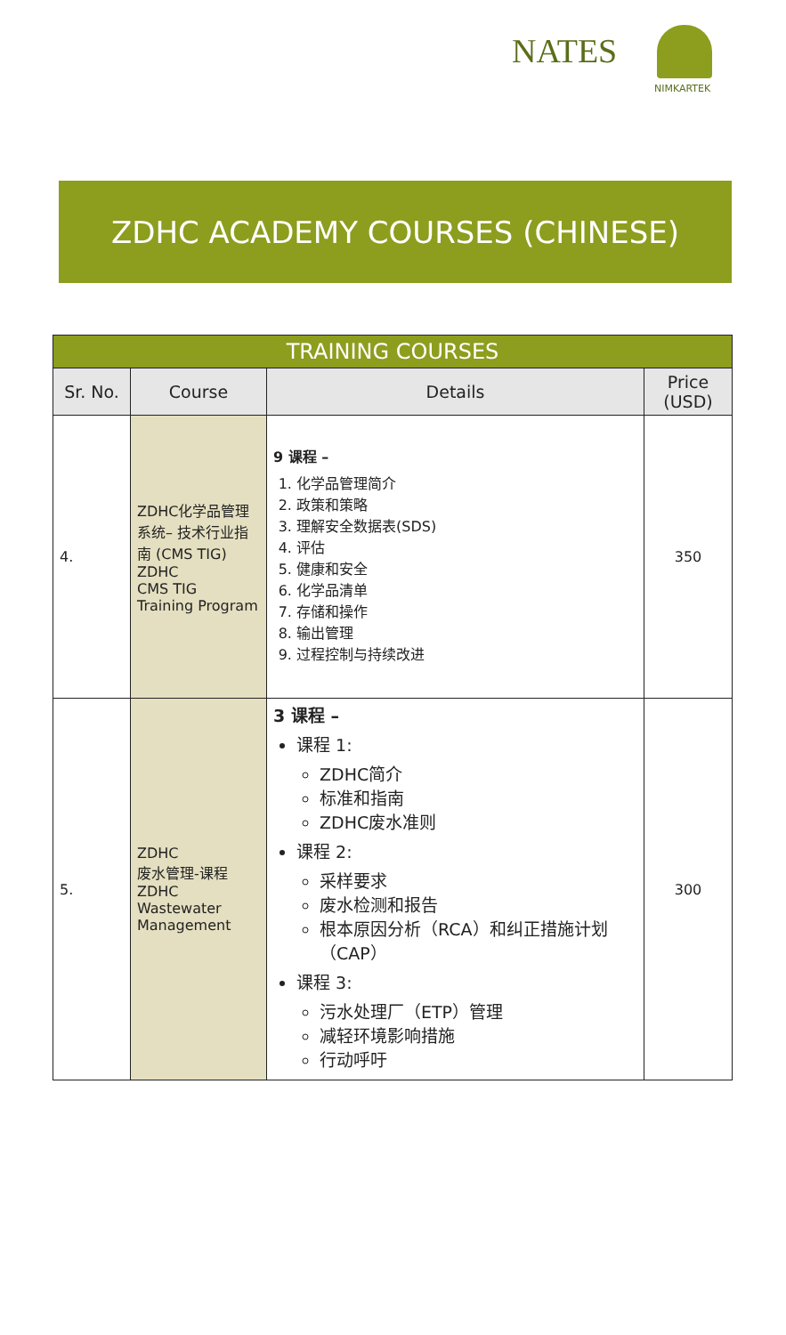NATES
NIMKARTEK
ZDHC ACADEMY COURSES (CHINESE)
| TRAINING COURSES | | | |
| --- | --- | --- | --- |
| Sr. No. | Course | Details | Price (USD) |
| 4. | ZDHC化学品管理系统– 技术行业指南 (CMS TIG) ZDHC CMS TIG Training Program | 9 课程 – 1. 化学品管理简介 2. 政策和策略 3. 理解安全数据表(SDS) 4. 评估 5. 健康和安全 6. 化学品清单 7. 存储和操作 8. 输出管理 9. 过程控制与持续改进 | 350 |
| 5. | ZDHC 废水管理-课程 ZDHC Wastewater Management | 3 课程 – 课程 1: ZDHC简介 标准和指南 ZDHC废水准则 课程 2: 采样要求 废水检测和报告 根本原因分析（RCA）和纠正措施计划（CAP） 课程 3: 污水处理厂（ETP）管理 减轻环境影响措施 行动呼吁 | 300 |